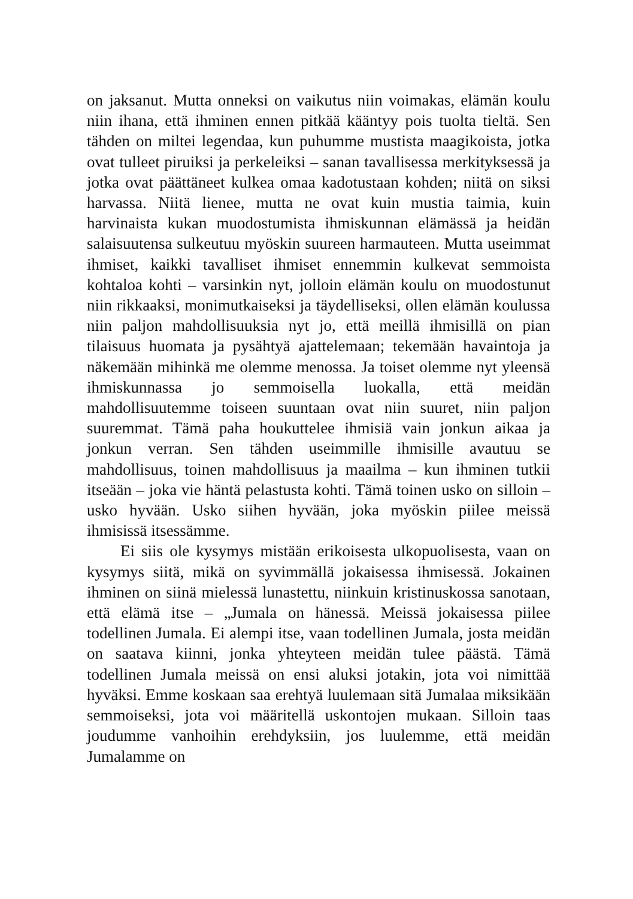on jaksanut. Mutta onneksi on vaikutus niin voimakas, elämän koulu niin ihana, että ihminen ennen pitkää kääntyy pois tuolta tieltä. Sen tähden on miltei legendaa, kun puhumme mustista maagikoista, jotka ovat tulleet piruiksi ja perkeleiksi – sanan tavallisessa merkityksessä ja jotka ovat päättäneet kulkea omaa kadotustaan kohden; niitä on siksi harvassa. Niitä lienee, mutta ne ovat kuin mustia taimia, kuin harvinaista kukan muodostumista ihmiskunnan elämässä ja heidän salaisuutensa sulkeutuu myöskin suureen harmauteen. Mutta useimmat ihmiset, kaikki tavalliset ihmiset ennemmin kulkevat semmoista kohtaloa kohti – varsinkin nyt, jolloin elämän koulu on muodostunut niin rikkaaksi, monimutkaiseksi ja täydelliseksi, ollen elämän koulussa niin paljon mahdollisuuksia nyt jo, että meillä ihmisillä on pian tilaisuus huomata ja pysähtyä ajattelemaan; tekemään havaintoja ja näkemään mihinkä me olemme menossa. Ja toiset olemme nyt yleensä ihmiskunnassa jo semmoisella luokalla, että meidän mahdollisuutemme toiseen suuntaan ovat niin suuret, niin paljon suuremmat. Tämä paha houkuttelee ihmisiä vain jonkun aikaa ja jonkun verran. Sen tähden useimmille ihmisille avautuu se mahdollisuus, toinen mahdollisuus ja maailma – kun ihminen tutkii itseään – joka vie häntä pelastusta kohti. Tämä toinen usko on silloin – usko hyvään. Usko siihen hyvään, joka myöskin piilee meissä ihmisissä itsessämme.
Ei siis ole kysymys mistään erikoisesta ulkopuolisesta, vaan on kysymys siitä, mikä on syvimmällä jokaisessa ihmisessä. Jokainen ihminen on siinä mielessä lunastettu, niinkuin kristinuskossa sanotaan, että elämä itse – „Jumala on hänessä. Meissä jokaisessa piilee todellinen Jumala. Ei alempi itse, vaan todellinen Jumala, josta meidän on saatava kiinni, jonka yhteyteen meidän tulee päästä. Tämä todellinen Jumala meissä on ensi aluksi jotakin, jota voi nimittää hyväksi. Emme koskaan saa erehtyä luulemaan sitä Jumalaa miksikään semmoiseksi, jota voi määritellä uskontojen mukaan. Silloin taas joudumme vanhoihin erehdyksiin, jos luulemme, että meidän Jumalamme on